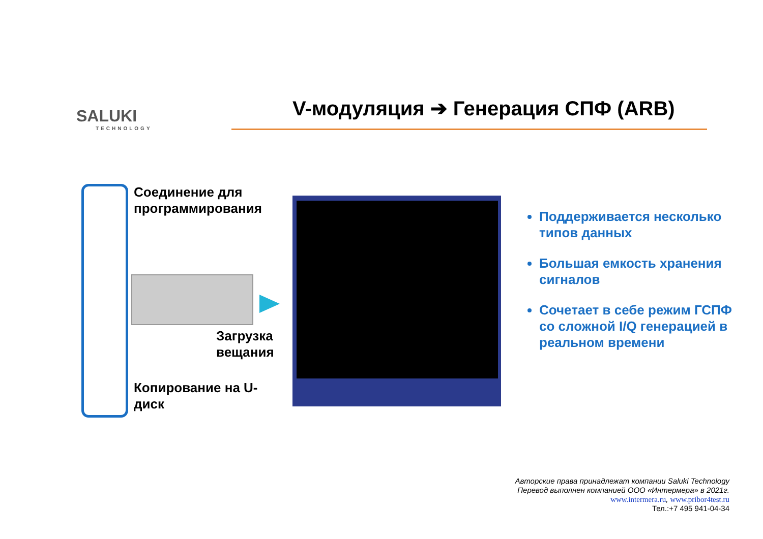SALUKI
TECHNOLOGY
V-модуляция ➔ Генерация СПФ (ARB)
Соединение для
программирования
Загрузка
вещания
Копирование на U-
диск
Поддерживается несколько типов данных
Большая емкость хранения сигналов
Сочетает в себе режим ГСПФ со сложной I/Q генерацией в реальном времени
Авторские права принадлежат компании Saluki Technology
Перевод выполнен компанией ООО «Интермера» в 2021г.
www.intermera.ru, www.pribor4test.ru
Тел.:+7 495 941-04-34